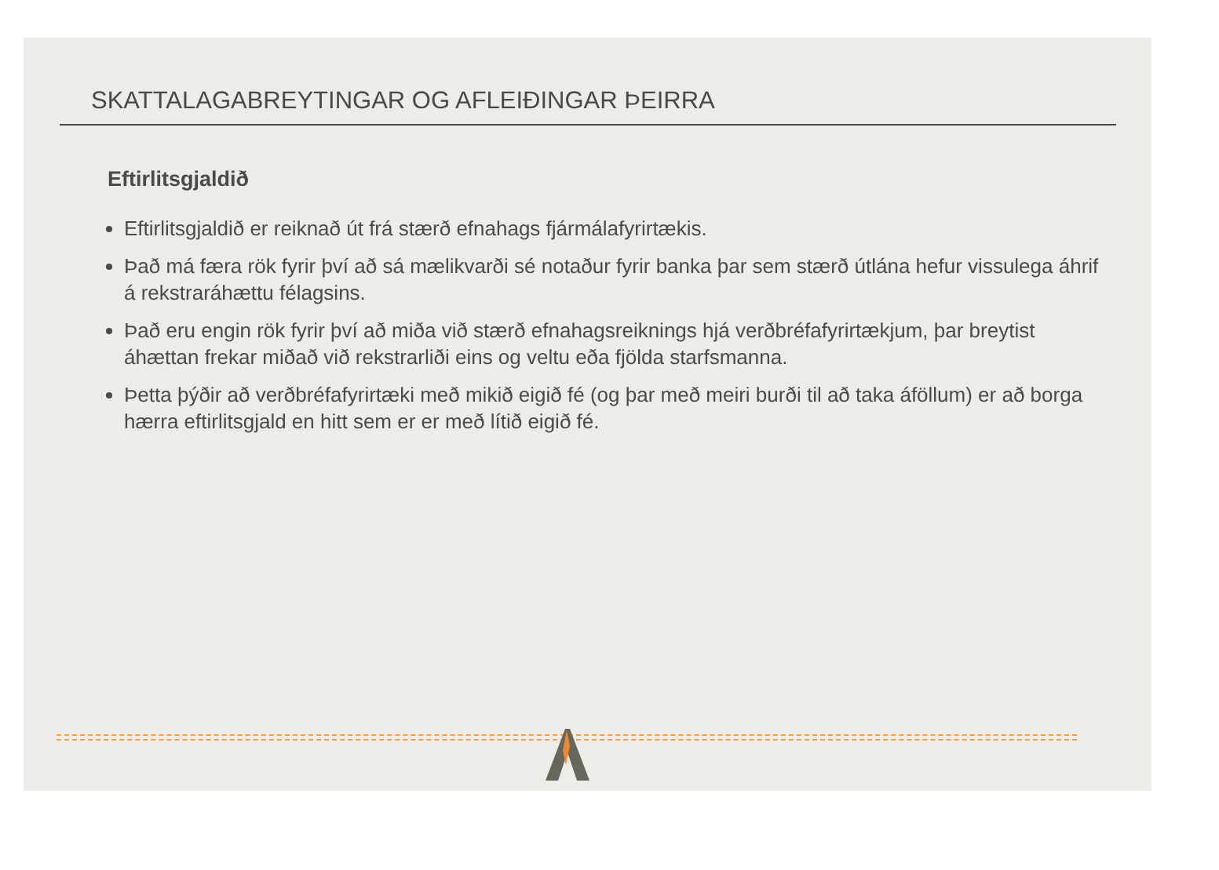SKATTALAGABREYTINGAR OG AFLEIÐINGAR ÞEIRRA
Eftirlitsgjaldið
Eftirlitsgjaldið er reiknað út frá stærð efnahags fjármálafyrirtækis.
Það má færa rök fyrir því að sá mælikvarði sé notaður fyrir banka þar sem stærð útlána hefur vissulega áhrif á rekstraráhættu félagsins.
Það eru engin rök fyrir því að miða við stærð efnahagsreiknings hjá verðbréfafyrirtækjum, þar breytist áhættan frekar miðað við rekstrarliði eins og veltu eða fjölda starfsmanna.
Þetta þýðir að verðbréfafyrirtæki með mikið eigið fé (og þar með meiri burði til að taka áföllum) er að borga hærra eftirlitsgjald en hitt sem er er með lítið eigið fé.